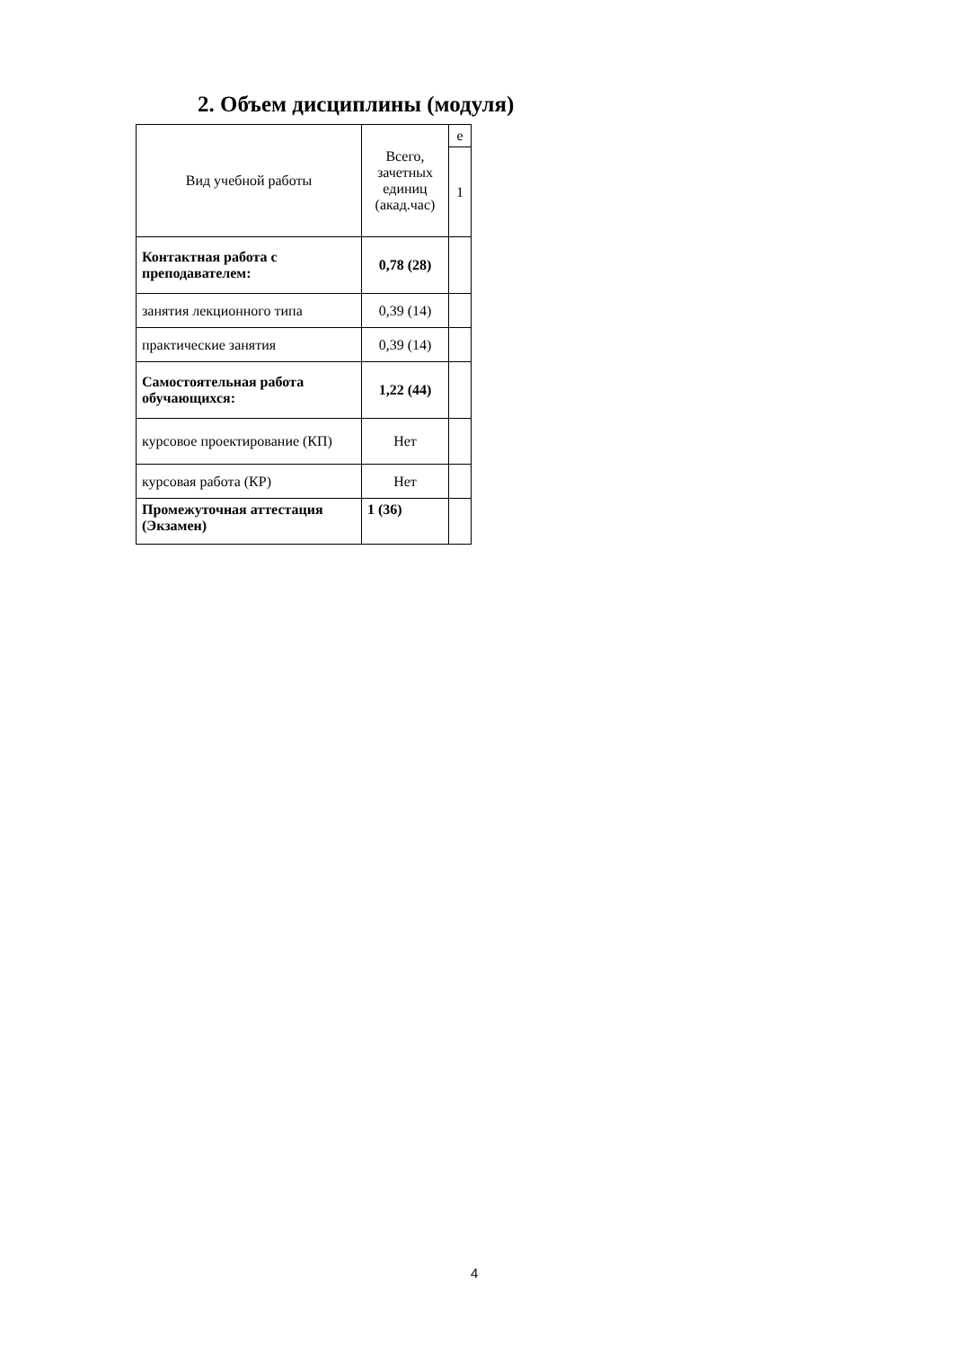2. Объем дисциплины (модуля)
| Вид учебной работы | Всего, зачетных единиц (акад.час) | е |
| --- | --- | --- |
| | | 1 |
| Контактная работа с преподавателем: | 0,78 (28) | |
| занятия лекционного типа | 0,39 (14) | |
| практические занятия | 0,39 (14) | |
| Самостоятельная работа обучающихся: | 1,22 (44) | |
| курсовое проектирование (КП) | Нет | |
| курсовая работа (КР) | Нет | |
| Промежуточная аттестация (Экзамен) | 1 (36) | |
4